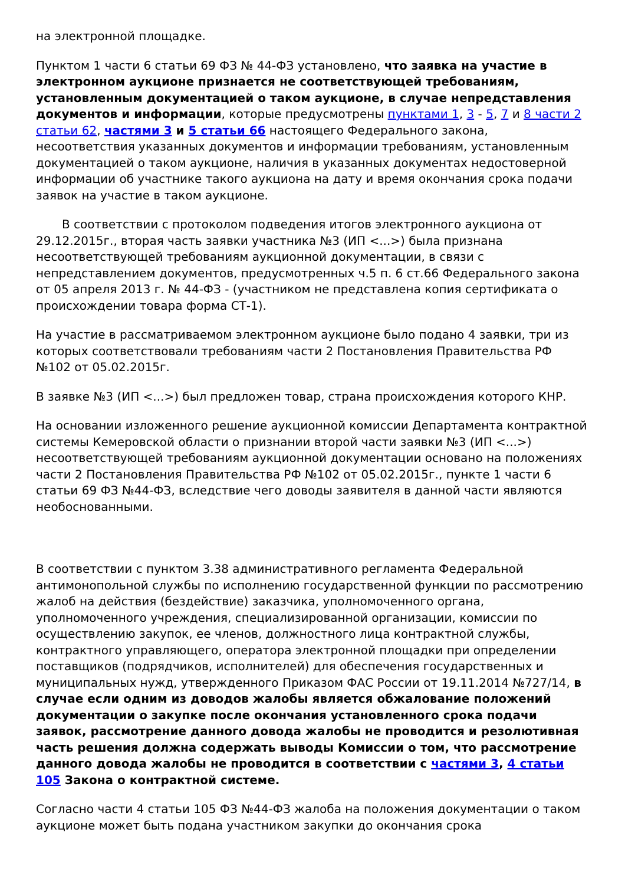на электронной площадке.
Пунктом 1 части 6 статьи 69 ФЗ № 44-ФЗ установлено, что заявка на участие в электронном аукционе признается не соответствующей требованиям, установленным документацией о таком аукционе, в случае непредставления документов и информации, которые предусмотрены пунктами 1, 3 - 5, 7 и 8 части 2 статьи 62, частями 3 и 5 статьи 66 настоящего Федерального закона, несоответствия указанных документов и информации требованиям, установленным документацией о таком аукционе, наличия в указанных документах недостоверной информации об участнике такого аукциона на дату и время окончания срока подачи заявок на участие в таком аукционе.
В соответствии с протоколом подведения итогов электронного аукциона от 29.12.2015г., вторая часть заявки участника №3 (ИП <...>) была признана несоответствующей требованиям аукционной документации, в связи с непредставлением документов, предусмотренных ч.5 п. 6 ст.66 Федерального закона от 05 апреля 2013 г. № 44-ФЗ - (участником не представлена копия сертификата о происхождении товара форма СТ-1).
На участие в рассматриваемом электронном аукционе было подано 4 заявки, три из которых соответствовали требованиям части 2 Постановления Правительства РФ №102 от 05.02.2015г.
В заявке №3 (ИП <...>) был предложен товар, страна происхождения которого КНР.
На основании изложенного решение аукционной комиссии Департамента контрактной системы Кемеровской области о признании второй части заявки №3 (ИП <...>) несоответствующей требованиям аукционной документации основано на положениях части 2 Постановления Правительства РФ №102 от 05.02.2015г., пункте 1 части 6 статьи 69 ФЗ №44-ФЗ, вследствие чего доводы заявителя в данной части являются необоснованными.
В соответствии с пунктом 3.38 административного регламента Федеральной антимонопольной службы по исполнению государственной функции по рассмотрению жалоб на действия (бездействие) заказчика, уполномоченного органа, уполномоченного учреждения, специализированной организации, комиссии по осуществлению закупок, ее членов, должностного лица контрактной службы, контрактного управляющего, оператора электронной площадки при определении поставщиков (подрядчиков, исполнителей) для обеспечения государственных и муниципальных нужд, утвержденного Приказом ФАС России от 19.11.2014 №727/14, в случае если одним из доводов жалобы является обжалование положений документации о закупке после окончания установленного срока подачи заявок, рассмотрение данного довода жалобы не проводится и резолютивная часть решения должна содержать выводы Комиссии о том, что рассмотрение данного довода жалобы не проводится в соответствии с частями 3, 4 статьи 105 Закона о контрактной системе.
Согласно части 4 статьи 105 ФЗ №44-ФЗ жалоба на положения документации о таком аукционе может быть подана участником закупки до окончания срока